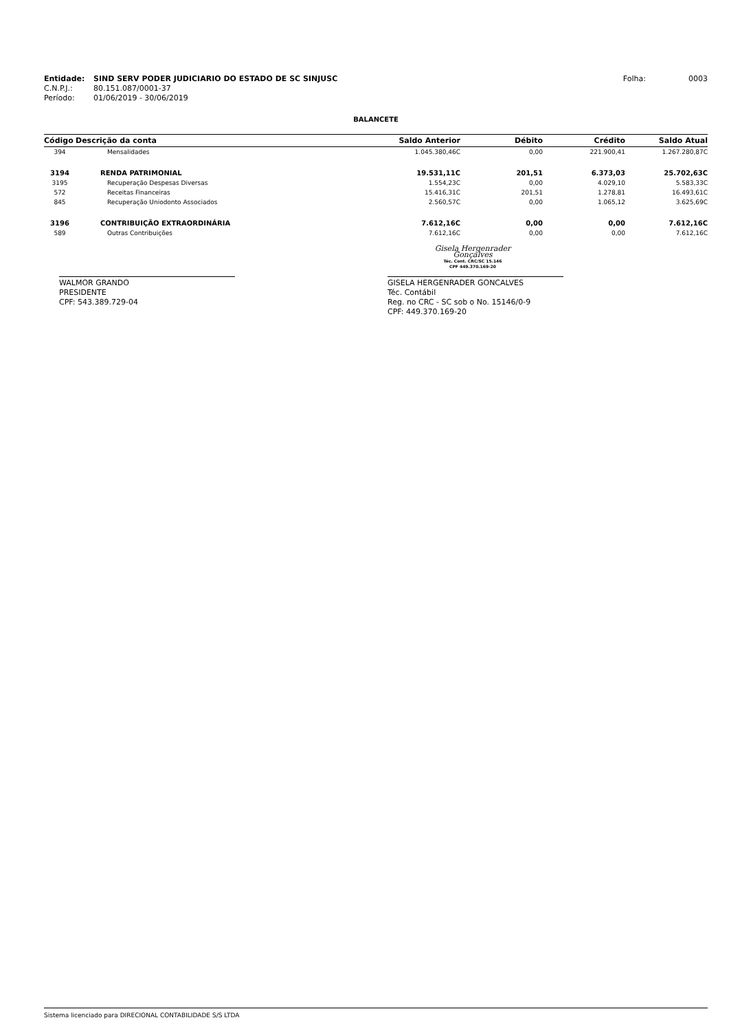| Entidade: | SIND SERV PODER JUDICIARIO DO ESTADO DE SC SINJUSC | Folha: | 0003 |
| C.N.P.J.: | 80.151.087/0001-37 | | |
| Período: | 01/06/2019 - 30/06/2019 | | |
BALANCETE
| Código | Descrição da conta | Saldo Anterior | Débito | Crédito | Saldo Atual |
| --- | --- | --- | --- | --- | --- |
| 394 | Mensalidades | 1.045.380,46C | 0,00 | 221.900,41 | 1.267.280,87C |
| 3194 | RENDA PATRIMONIAL | 19.531,11C | 201,51 | 6.373,03 | 25.702,63C |
| 3195 | Recuperação Despesas Diversas | 1.554,23C | 0,00 | 4.029,10 | 5.583,33C |
| 572 | Receitas Financeiras | 15.416,31C | 201,51 | 1.278,81 | 16.493,61C |
| 845 | Recuperação Uniodonto Associados | 2.560,57C | 0,00 | 1.065,12 | 3.625,69C |
| 3196 | CONTRIBUIÇÃO EXTRAORDINÁRIA | 7.612,16C | 0,00 | 0,00 | 7.612,16C |
| 589 | Outras Contribuições | 7.612,16C | 0,00 | 0,00 | 7.612,16C |
Gisela Hergenrader Gonçalves
Téc. Cont. CRC/SC 15.146
CPF 449.370.169-20
WALMOR GRANDO
PRESIDENTE
CPF: 543.389.729-04
GISELA HERGENRADER GONCALVES
Téc. Contábil
Reg. no CRC - SC sob o No. 15146/0-9
CPF: 449.370.169-20
Sistema licenciado para DIRECIONAL CONTABILIDADE S/S LTDA